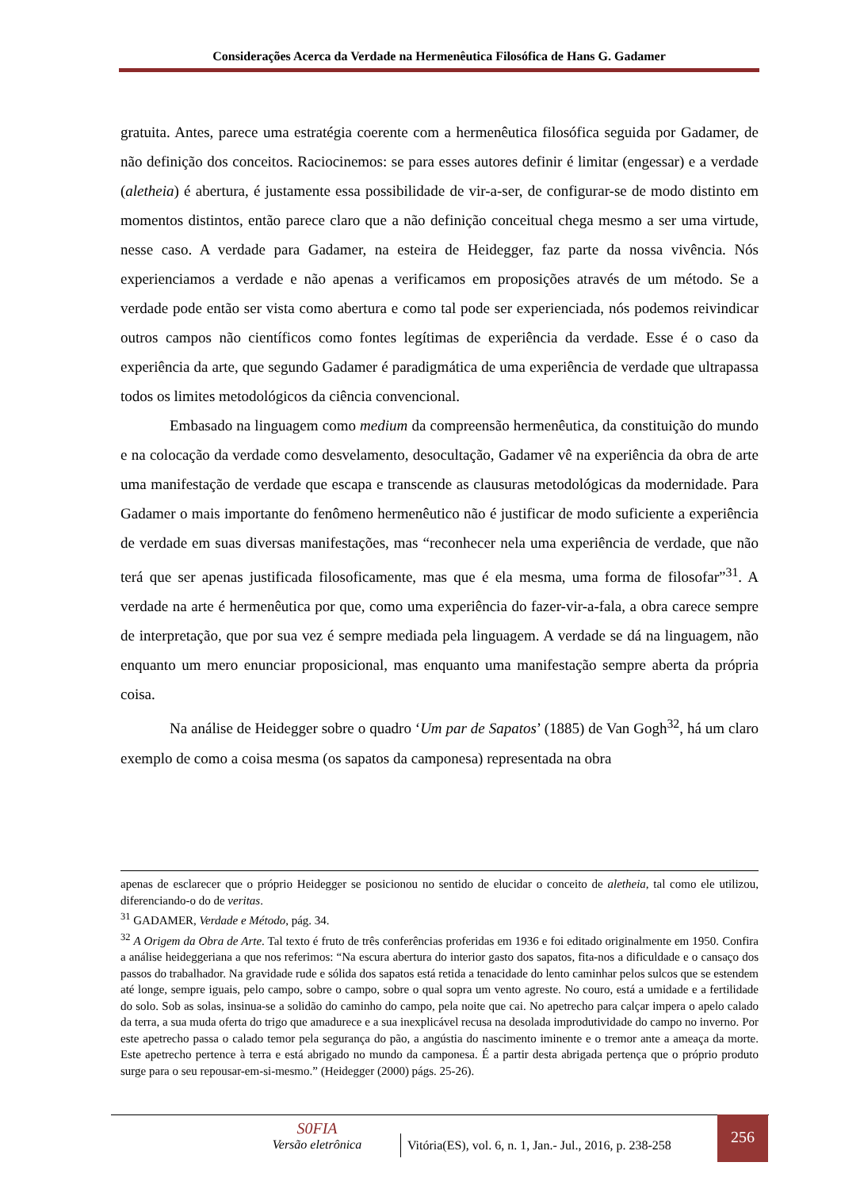Considerações Acerca da Verdade na Hermenêutica Filosófica de Hans G. Gadamer
gratuita. Antes, parece uma estratégia coerente com a hermenêutica filosófica seguida por Gadamer, de não definição dos conceitos. Raciocinemos: se para esses autores definir é limitar (engessar) e a verdade (aletheia) é abertura, é justamente essa possibilidade de vir-a-ser, de configurar-se de modo distinto em momentos distintos, então parece claro que a não definição conceitual chega mesmo a ser uma virtude, nesse caso. A verdade para Gadamer, na esteira de Heidegger, faz parte da nossa vivência. Nós experienciamos a verdade e não apenas a verificamos em proposições através de um método. Se a verdade pode então ser vista como abertura e como tal pode ser experienciada, nós podemos reivindicar outros campos não científicos como fontes legítimas de experiência da verdade. Esse é o caso da experiência da arte, que segundo Gadamer é paradigmática de uma experiência de verdade que ultrapassa todos os limites metodológicos da ciência convencional.
Embasado na linguagem como medium da compreensão hermenêutica, da constituição do mundo e na colocação da verdade como desvelamento, desocultação, Gadamer vê na experiência da obra de arte uma manifestação de verdade que escapa e transcende as clausuras metodológicas da modernidade. Para Gadamer o mais importante do fenômeno hermenêutico não é justificar de modo suficiente a experiência de verdade em suas diversas manifestações, mas “reconhecer nela uma experiência de verdade, que não terá que ser apenas justificada filosoficamente, mas que é ela mesma, uma forma de filosofar”<sup>31</sup>. A verdade na arte é hermenêutica por que, como uma experiência do fazer-vir-a-fala, a obra carece sempre de interpretação, que por sua vez é sempre mediada pela linguagem. A verdade se dá na linguagem, não enquanto um mero enunciar proposicional, mas enquanto uma manifestação sempre aberta da própria coisa.
Na análise de Heidegger sobre o quadro ‘Um par de Sapatos’ (1885) de Van Gogh<sup>32</sup>, há um claro exemplo de como a coisa mesma (os sapatos da camponesa) representada na obra
apenas de esclarecer que o próprio Heidegger se posicionou no sentido de elucidar o conceito de aletheia, tal como ele utilizou, diferenciando-o do de veritas.
<sup>31</sup> GADAMER, Verdade e Método, pág. 34.
<sup>32</sup> A Origem da Obra de Arte. Tal texto é fruto de três conferências proferidas em 1936 e foi editado originalmente em 1950. Confira a análise heideggeriana a que nos referimos: “Na escura abertura do interior gasto dos sapatos, fita-nos a dificuldade e o cansaço dos passos do trabalhador. Na gravidade rude e sólida dos sapatos está retida a tenacidade do lento caminhar pelos sulcos que se estendem até longe, sempre iguais, pelo campo, sobre o campo, sobre o qual sopra um vento agreste. No couro, está a umidade e a fertilidade do solo. Sob as solas, insinua-se a solidão do caminho do campo, pela noite que cai. No apetrecho para calçar impera o apelo calado da terra, a sua muda oferta do trigo que amadurece e a sua inexplicável recusa na desolada improdutividade do campo no inverno. Por este apetrecho passa o calado temor pela segurança do pão, a angústia do nascimento iminente e o tremor ante a ameaça da morte. Este apetrecho pertence à terra e está abrigado no mundo da camponesa. É a partir desta abrigada pertença que o próprio produto surge para o seu repousar-em-si-mesmo.” (Heidegger (2000) págs. 25-26).
S0FIA
Versão eletrônica
Vitória(ES), vol. 6, n. 1, Jan.- Jul., 2016, p. 238-258
256